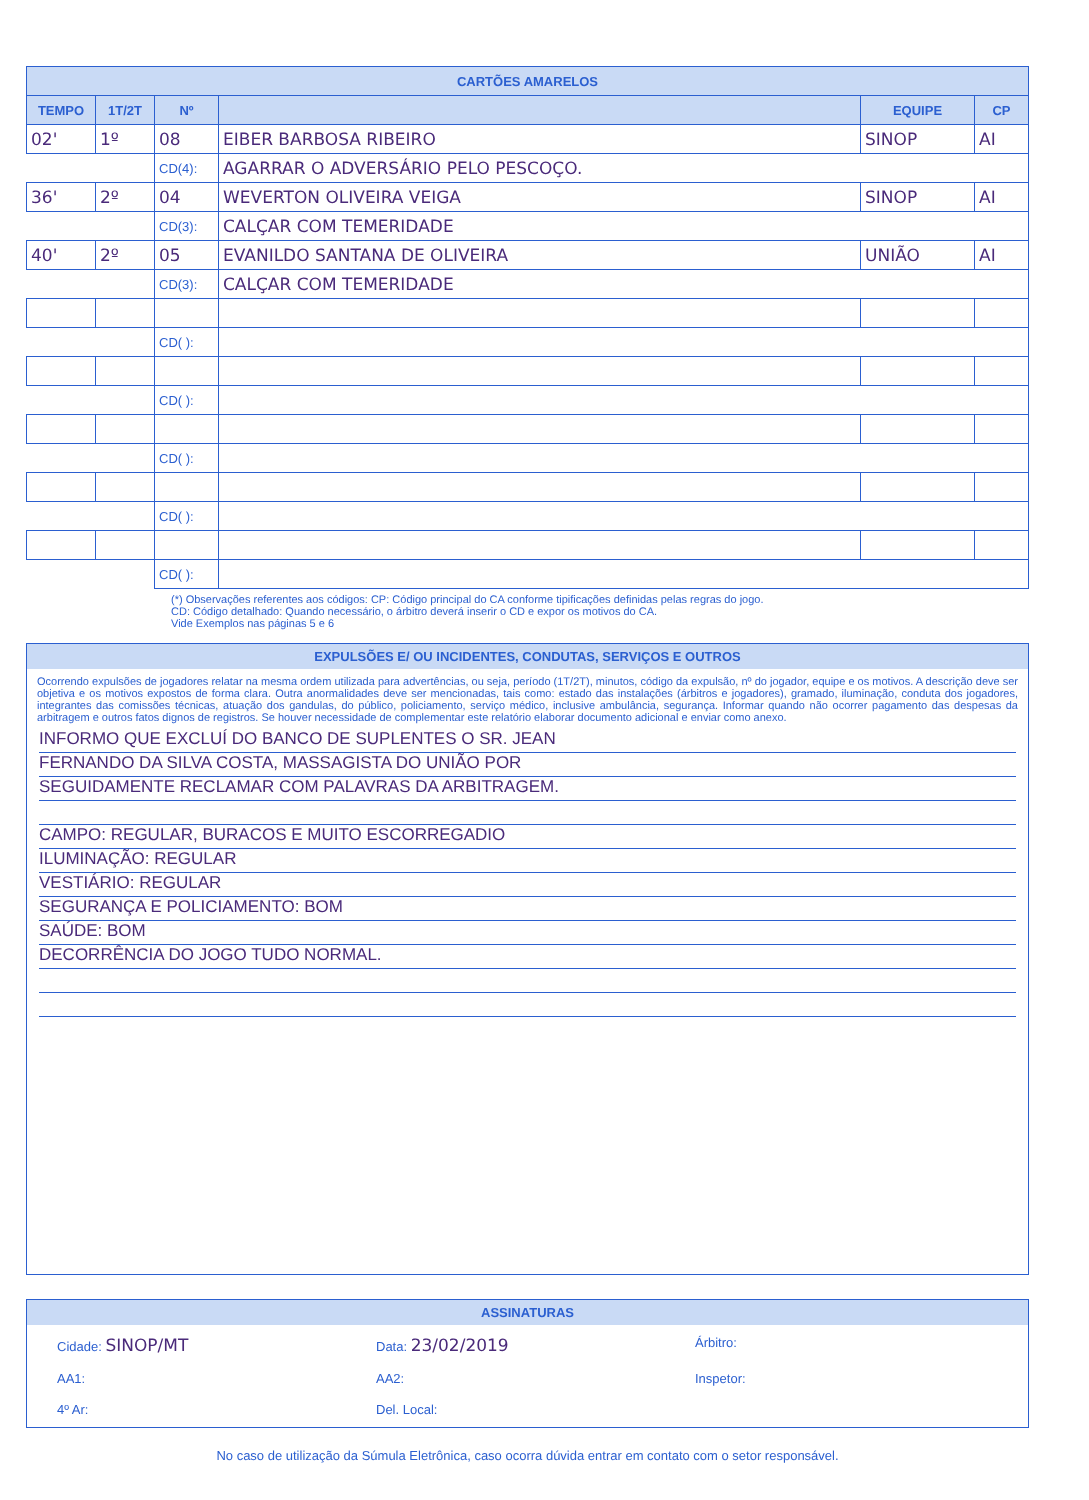| CARTÕES AMARELOS | | | | | |
| --- | --- | --- | --- | --- | --- |
| TEMPO | 1T/2T | Nº | | EQUIPE | CP |
| 02' | 1º | 08 | EIBER BARBOSA RIBEIRO | SINOP | AI |
| | | CD(4): | AGARRAR O ADVERSÁRIO PELO PESCOÇO. | | |
| 36' | 2º | 04 | WEVERTON OLIVEIRA VEIGA | SINOP | AI |
| | | CD(3): | CALÇAR COM TEMERIDADE | | |
| 40' | 2º | 05 | EVANILDO SANTANA DE OLIVEIRA | UNIÃO | AI |
| | | CD(3): | CALÇAR COM TEMERIDADE | | |
| | | CD( ): | | | |
| | | CD( ): | | | |
| | | CD( ): | | | |
| | | CD( ): | | | |
| | | CD( ): | | | |
(*) Observações referentes aos códigos: CP: Código principal do CA conforme tipificações definidas pelas regras do jogo.
CD: Código detalhado: Quando necessário, o árbitro deverá inserir o CD e expor os motivos do CA.
Vide Exemplos nas páginas 5 e 6
EXPULSÕES E/ OU INCIDENTES, CONDUTAS, SERVIÇOS E OUTROS
Ocorrendo expulsões de jogadores relatar na mesma ordem utilizada para advertências, ou seja, período (1T/2T), minutos, código da expulsão, nº do jogador, equipe e os motivos. A descrição deve ser objetiva e os motivos expostos de forma clara. Outra anormalidades deve ser mencionadas, tais como: estado das instalações (árbitros e jogadores), gramado, iluminação, conduta dos jogadores, integrantes das comissões técnicas, atuação dos gandulas, do público, policiamento, serviço médico, inclusive ambulância, segurança. Informar quando não ocorrer pagamento das despesas da arbitragem e outros fatos dignos de registros. Se houver necessidade de complementar este relatório elaborar documento adicional e enviar como anexo.
INFORMO QUE EXCLUÍ DO BANCO DE SUPLENTES O SR. JEAN
FERNANDO DA SILVA COSTA, MASSAGISTA DO UNIÃO POR
SEGUIDAMENTE RECLAMAR COM PALAVRAS DA ARBITRAGEM.
CAMPO: REGULAR, BURACOS E MUITO ESCORREGADIO
ILUMINAÇÃO: REGULAR
VESTIÁRIO: REGULAR
SEGURANÇA E POLICIAMENTO: BOM
SAÚDE: BOM
DECORRÊNCIA DO JOGO TUDO NORMAL.
ASSINATURAS
Cidade: SINOP/MT Data: 23/02/2019 Árbitro: AA1: AA2: Inspetor: 4º Ar: Del. Local:
No caso de utilização da Súmula Eletrônica, caso ocorra dúvida entrar em contato com o setor responsável.